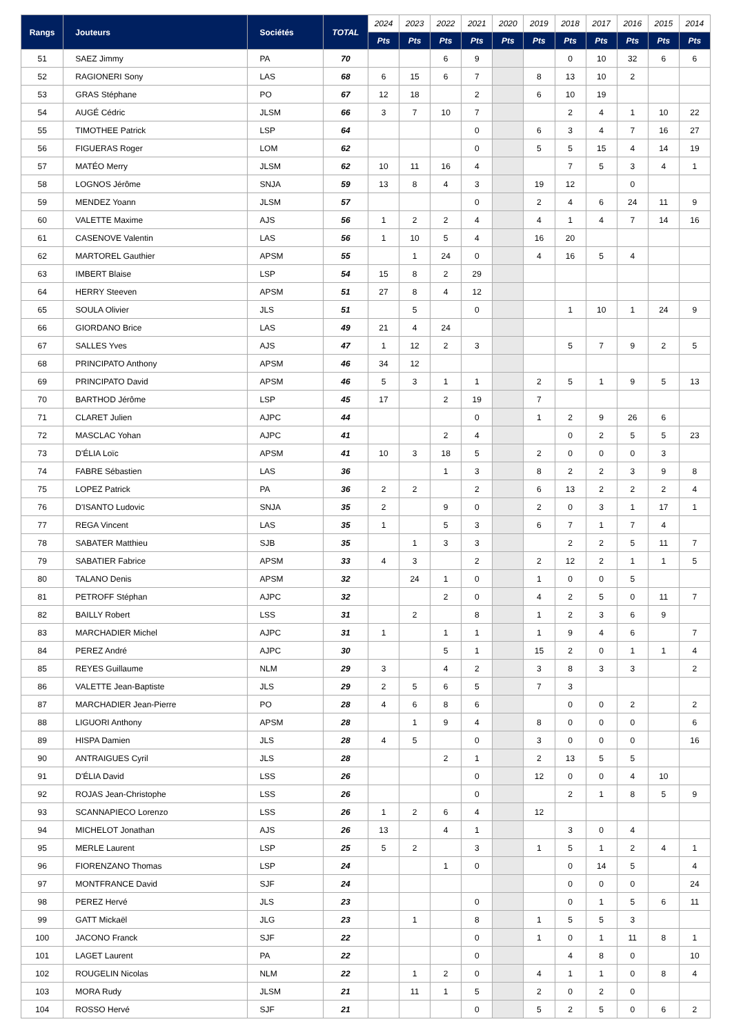| Rangs | Jouteurs | Sociétés | TOTAL | 2024 | 2023 | 2022 | 2021 | 2020 | 2019 | 2018 | 2017 | 2016 | 2015 | 2014 |
| --- | --- | --- | --- | --- | --- | --- | --- | --- | --- | --- | --- | --- | --- | --- |
| | | | | Pts | Pts | Pts | Pts | Pts | Pts | Pts | Pts | Pts | Pts | Pts |
| 51 | SAEZ Jimmy | PA | 70 | | | 6 | 9 | | | 0 | 10 | 32 | 6 | 6 |
| 52 | RAGIONERI Sony | LAS | 68 | 6 | 15 | 6 | 7 | | 8 | 13 | 10 | 2 | | |
| 53 | GRAS Stéphane | PO | 67 | 12 | 18 | | 2 | | 6 | 10 | 19 | | | |
| 54 | AUGÉ Cédric | JLSM | 66 | 3 | 7 | 10 | 7 | | | 2 | 4 | 1 | 10 | 22 |
| 55 | TIMOTHEE Patrick | LSP | 64 | | | | 0 | | 6 | 3 | 4 | 7 | 16 | 27 |
| 56 | FIGUERAS Roger | LOM | 62 | | | | 0 | | 5 | 5 | 15 | 4 | 14 | 19 |
| 57 | MATÉO Merry | JLSM | 62 | 10 | 11 | 16 | 4 | | | 7 | 5 | 3 | 4 | 1 |
| 58 | LOGNOS Jérôme | SNJA | 59 | 13 | 8 | 4 | 3 | | 19 | 12 | | 0 | | |
| 59 | MENDEZ Yoann | JLSM | 57 | | | | 0 | | 2 | 4 | 6 | 24 | 11 | 9 |
| 60 | VALETTE Maxime | AJS | 56 | 1 | 2 | 2 | 4 | | 4 | 1 | 4 | 7 | 14 | 16 |
| 61 | CASENOVE Valentin | LAS | 56 | 1 | 10 | 5 | 4 | | 16 | 20 | | | | |
| 62 | MARTOREL Gauthier | APSM | 55 | | 1 | 24 | 0 | | 4 | 16 | 5 | 4 | | |
| 63 | IMBERT Blaise | LSP | 54 | 15 | 8 | 2 | 29 | | | | | | | |
| 64 | HERRY Steeven | APSM | 51 | 27 | 8 | 4 | 12 | | | | | | | |
| 65 | SOULA Olivier | JLS | 51 | | 5 | | 0 | | | 1 | 10 | 1 | 24 | 9 |
| 66 | GIORDANO Brice | LAS | 49 | 21 | 4 | 24 | | | | | | | | |
| 67 | SALLES Yves | AJS | 47 | 1 | 12 | 2 | 3 | | | 5 | 7 | 9 | 2 | 5 |
| 68 | PRINCIPATO Anthony | APSM | 46 | 34 | 12 | | | | | | | | | |
| 69 | PRINCIPATO David | APSM | 46 | 5 | 3 | 1 | 1 | | 2 | 5 | 1 | 9 | 5 | 13 |
| 70 | BARTHOD Jérôme | LSP | 45 | 17 | | 2 | 19 | | 7 | | | | | |
| 71 | CLARET Julien | AJPC | 44 | | | | 0 | | 1 | 2 | 9 | 26 | 6 | |
| 72 | MASCLAC Yohan | AJPC | 41 | | | 2 | 4 | | | 0 | 2 | 5 | 5 | 23 |
| 73 | D'ÉLIA Loïc | APSM | 41 | 10 | 3 | 18 | 5 | | 2 | 0 | 0 | 0 | 3 | |
| 74 | FABRE Sébastien | LAS | 36 | | | 1 | 3 | | 8 | 2 | 2 | 3 | 9 | 8 |
| 75 | LOPEZ Patrick | PA | 36 | 2 | 2 | | 2 | | 6 | 13 | 2 | 2 | 2 | 4 |
| 76 | D'ISANTO Ludovic | SNJA | 35 | 2 | | 9 | 0 | | 2 | 0 | 3 | 1 | 17 | 1 |
| 77 | REGA Vincent | LAS | 35 | 1 | | 5 | 3 | | 6 | 7 | 1 | 7 | 4 | |
| 78 | SABATER Matthieu | SJB | 35 | | 1 | 3 | 3 | | | 2 | 2 | 5 | 11 | 7 |
| 79 | SABATIER Fabrice | APSM | 33 | 4 | 3 | | 2 | | 2 | 12 | 2 | 1 | 1 | 5 |
| 80 | TALANO Denis | APSM | 32 | | 24 | 1 | 0 | | 1 | 0 | 0 | 5 | | |
| 81 | PETROFF Stéphan | AJPC | 32 | | | 2 | 0 | | 4 | 2 | 5 | 0 | 11 | 7 |
| 82 | BAILLY Robert | LSS | 31 | | 2 | | 8 | | 1 | 2 | 3 | 6 | 9 | |
| 83 | MARCHADIER Michel | AJPC | 31 | 1 | | 1 | 1 | | 1 | 9 | 4 | 6 | | 7 |
| 84 | PEREZ André | AJPC | 30 | | | 5 | 1 | | 15 | 2 | 0 | 1 | 1 | 4 |
| 85 | REYES Guillaume | NLM | 29 | 3 | | 4 | 2 | | 3 | 8 | 3 | 3 | | 2 |
| 86 | VALETTE Jean-Baptiste | JLS | 29 | 2 | 5 | 6 | 5 | | 7 | 3 | | | | |
| 87 | MARCHADIER Jean-Pierre | PO | 28 | 4 | 6 | 8 | 6 | | | 0 | 0 | 2 | | 2 |
| 88 | LIGUORI Anthony | APSM | 28 | | 1 | 9 | 4 | | 8 | 0 | 0 | 0 | | 6 |
| 89 | HISPA Damien | JLS | 28 | 4 | 5 | | 0 | | 3 | 0 | 0 | 0 | | 16 |
| 90 | ANTRAIGUES Cyril | JLS | 28 | | | 2 | 1 | | 2 | 13 | 5 | 5 | | |
| 91 | D'ÉLIA David | LSS | 26 | | | | 0 | | 12 | 0 | 0 | 4 | 10 | |
| 92 | ROJAS Jean-Christophe | LSS | 26 | | | | 0 | | | 2 | 1 | 8 | 5 | 9 |
| 93 | SCANNAPIECO Lorenzo | LSS | 26 | 1 | 2 | 6 | 4 | | 12 | | | | | |
| 94 | MICHELOT Jonathan | AJS | 26 | 13 | | 4 | 1 | | | 3 | 0 | 4 | | |
| 95 | MERLE Laurent | LSP | 25 | 5 | 2 | | 3 | | 1 | 5 | 1 | 2 | 4 | 1 |
| 96 | FIORENZANO Thomas | LSP | 24 | | | 1 | 0 | | | 0 | 14 | 5 | | 4 |
| 97 | MONTFRANCE David | SJF | 24 | | | | | | | 0 | 0 | 0 | | 24 |
| 98 | PEREZ Hervé | JLS | 23 | | | | 0 | | | 0 | 1 | 5 | 6 | 11 |
| 99 | GATT Mickaël | JLG | 23 | | 1 | | 8 | | 1 | 5 | 5 | 3 | | |
| 100 | JACONO Franck | SJF | 22 | | | | 0 | | 1 | 0 | 1 | 11 | 8 | 1 |
| 101 | LAGET Laurent | PA | 22 | | | | 0 | | | 4 | 8 | 0 | | 10 |
| 102 | ROUGELIN Nicolas | NLM | 22 | | 1 | 2 | 0 | | 4 | 1 | 1 | 0 | 8 | 4 |
| 103 | MORA Rudy | JLSM | 21 | | 11 | 1 | 5 | | 2 | 0 | 2 | 0 | | |
| 104 | ROSSO Hervé | SJF | 21 | | | | 0 | | 5 | 2 | 5 | 0 | 6 | 2 |